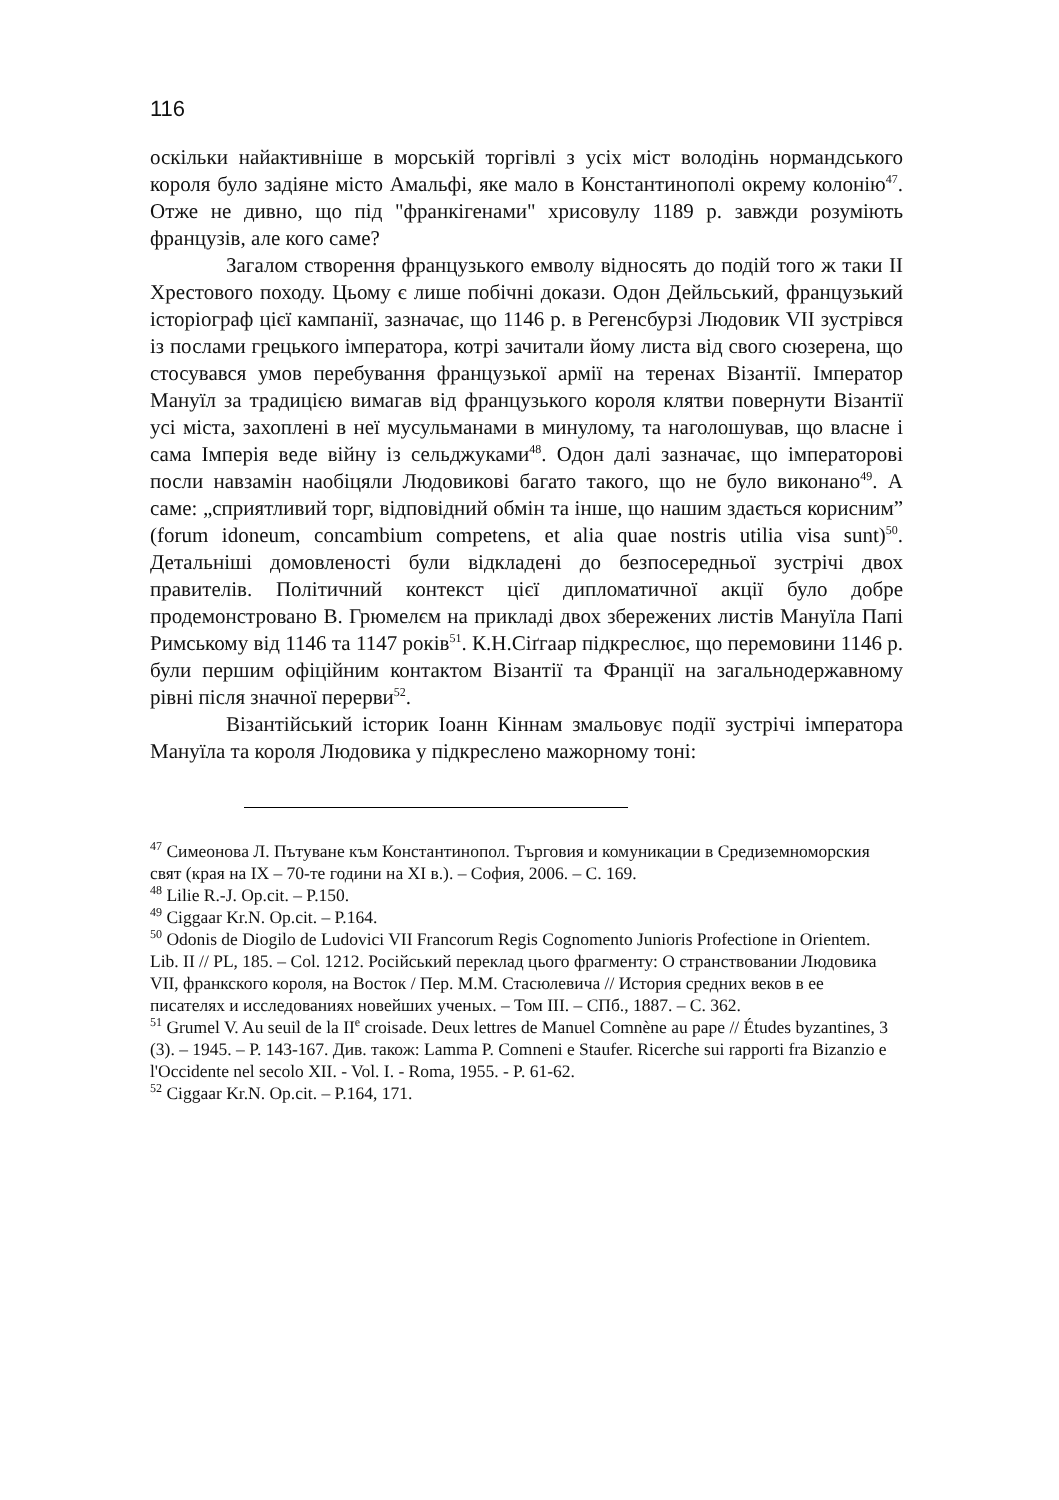116
оскільки найактивніше в морській торгівлі з усіх міст володінь нормандського короля було задіяне місто Амальфі, яке мало в Константинополі окрему колонію<sup>47</sup>. Отже не дивно, що під "франкігенами" хрисовулу 1189 р. завжди розуміють французів, але кого саме?
Загалом створення французького емволу відносять до подій того ж таки II Хрестового походу. Цьому є лише побічні докази. Одон Дейльський, французький історіограф цієї кампанії, зазначає, що 1146 р. в Регенсбурзі Людовик VII зустрівся із послами грецького імператора, котрі зачитали йому листа від свого сюзерена, що стосувався умов перебування французької армії на теренах Візантії. Імператор Мануїл за традицією вимагав від французького короля клятви повернути Візантії усі міста, захоплені в неї мусульманами в минулому, та наголошував, що власне і сама Імперія веде війну із сельджуками<sup>48</sup>. Одон далі зазначає, що імператорові посли навзамін наобіцяли Людовикові багато такого, що не було виконано<sup>49</sup>. А саме: „сприятливий торг, відповідний обмін та інше, що нашим здається корисним” (forum idoneum, concambium competens, et alia quae nostris utilia visa sunt)<sup>50</sup>. Детальніші домовленості були відкладені до безпосередньої зустрічі двох правителів. Політичний контекст цієї дипломатичної акції було добре продемонстровано В. Грюмелєм на прикладі двох збережених листів Мануїла Папі Римському від 1146 та 1147 років<sup>51</sup>. К.Н.Сіґгаар підкреслює, що перемовини 1146 р. були першим офіційним контактом Візантії та Франції на загальнодержавному рівні після значної перерви<sup>52</sup>.
Візантійський історик Іоанн Кіннам змальовує події зустрічі імператора Мануїла та короля Людовика у підкреслено мажорному тоні:
<sup>47</sup> Симеонова Л. Пътуване към Константинопол. Търговия и комуникации в Средиземноморския свят (края на IX – 70-те години на XI в.). – София, 2006. – С. 169.
<sup>48</sup> Lilie R.-J. Op.cit. – P.150.
<sup>49</sup> Ciggaar Kr.N. Op.cit. – P.164.
<sup>50</sup> Odonis de Diogilo de Ludovici VII Francorum Regis Cognomento Junioris Profectione in Orientem. Lib. II // PL, 185. – Col. 1212. Російський переклад цього фрагменту: О странствовании Людовика VII, франкского короля, на Восток / Пер. М.М. Стасюлевича // История средних веков в ее писателях и исследованиях новейших ученых. – Том III. – СПб., 1887. – С. 362.
<sup>51</sup> Grumel V. Au seuil de la II<sup>e</sup> croisade. Deux lettres de Manuel Comnène au pape // Études byzantines, 3 (3). – 1945. – P. 143-167. Див. також: Lamma P. Comneni e Staufer. Ricerche sui rapporti fra Bizanzio e l'Occidente nel secolo XII. - Vol. I. - Roma, 1955. - P. 61-62.
<sup>52</sup> Ciggaar Kr.N. Op.cit. – P.164, 171.